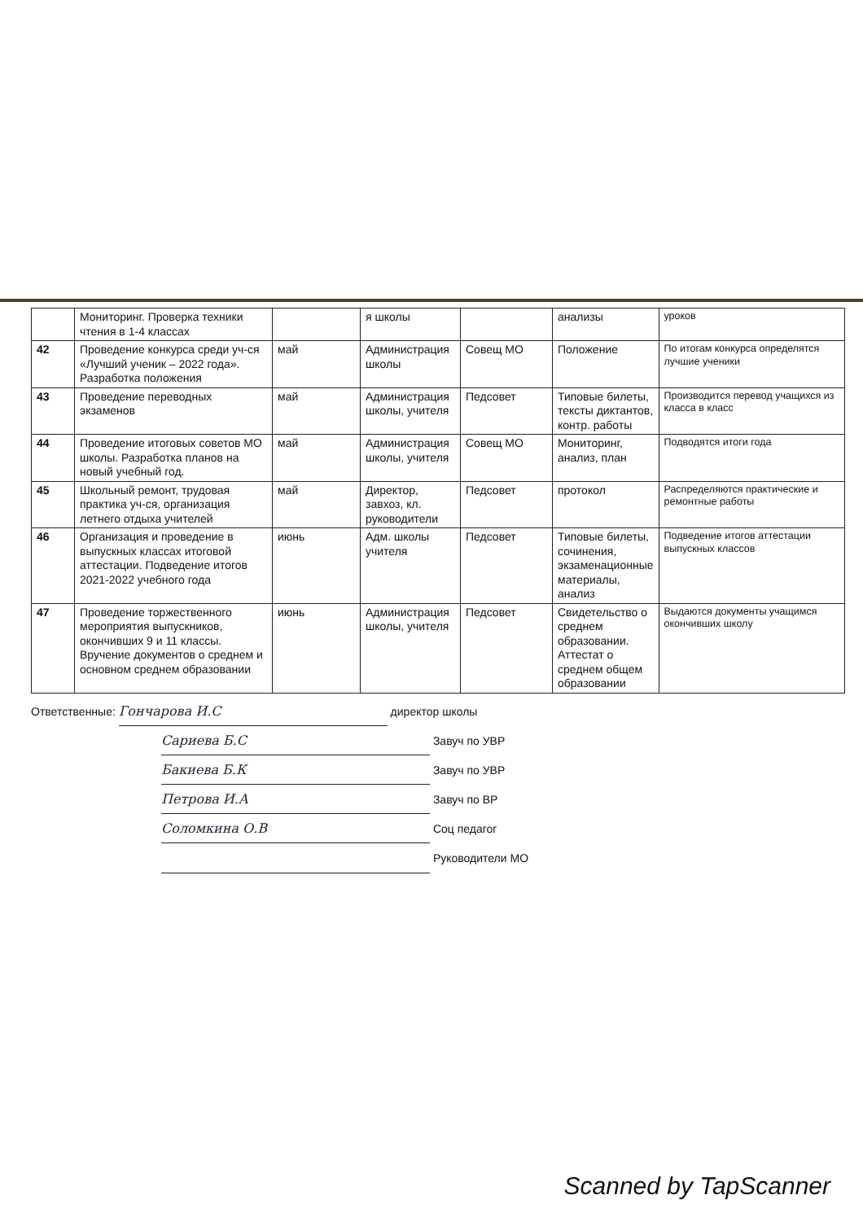| | Мониторинг. Проверка техники чтения в 1-4 классах | | я школы | | анализы | уроков |
| 42 | Проведение конкурса среди уч-ся «Лучший ученик – 2022 года». Разработка положения | май | Администрация школы | Совещ МО | Положение | По итогам конкурса определятся лучшие ученики |
| 43 | Проведение переводных экзаменов | май | Администрация школы, учителя | Педсовет | Типовые билеты, тексты диктантов, контр. работы | Производится перевод учащихся из класса в класс |
| 44 | Проведение итоговых советов МО школы. Разработка планов на новый учебный год. | май | Администрация школы, учителя | Совещ МО | Мониторинг, анализ, план | Подводятся итоги года |
| 45 | Школьный ремонт, трудовая практика уч-ся, организация летнего отдыха учителей | май | Директор, завхоз, кл. руководители | Педсовет | протокол | Распределяются практические и ремонтные работы |
| 46 | Организация и проведение в выпускных классах итоговой аттестации. Подведение итогов 2021-2022 учебного года | июнь | Адм. школы учителя | Педсовет | Типовые билеты, сочинения, экзаменационные материалы, анализ | Подведение итогов аттестации выпускных классов |
| 47 | Проведение торжественного мероприятия выпускников, окончивших 9 и 11 классы. Вручение документов о среднем и основном среднем образовании | июнь | Администрация школы, учителя | Педсовет | Свидетельство о среднем образовании. Аттестат о среднем общем образовании | Выдаются документы учащимся окончивших школу |
Ответственные: Гончарова И.С директор школы
Сариева Б.С Завуч по УВР
Бакиева Б.К Завуч по УВР
Петрова И.А Завуч по ВР
Соломкина О.В Соц педагог
Руководители МО
Scanned by TapScanner